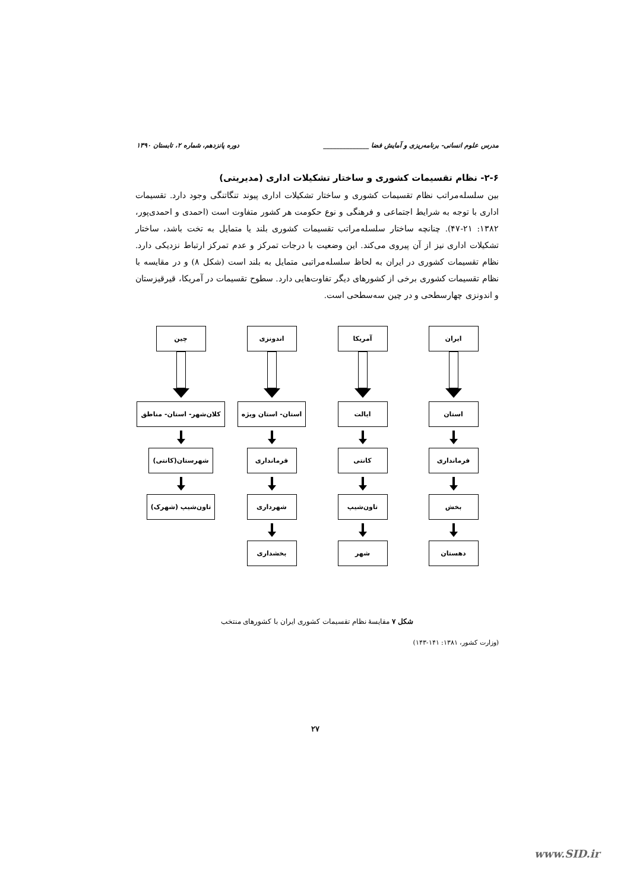مدرس علوم انسانی- برنامه‌ریزی و آمایش فضا ______________ دوره پانزدهم، شماره ۲، تابستان ۱۳۹۰
۲-۶- نظام تقسیمات کشوری و ساختار تشکیلات اداری (مدیریتی)
بین سلسله‌مراتب نظام تقسیمات کشوری و ساختار تشکیلات اداری پیوند تنگاتنگی وجود دارد. تقسیمات اداری با توجه به شرایط اجتماعی و فرهنگی و نوع حکومت هر کشور متفاوت است (احمدی و احمدی‌پور، ۱۳۸۲: ۲۱-۴۷). چنانچه ساختار سلسله‌مراتب تقسیمات کشوری بلند یا متمایل به تخت باشد، ساختار تشکیلات اداری نیز از آن پیروی می‌کند. این وضعیت با درجات تمرکز و عدم تمرکز ارتباط نزدیکی دارد. نظام تقسیمات کشوری در ایران به لحاظ سلسله‌مراتبی متمایل به بلند است (شکل ۸) و در مقایسه با نظام تقسیمات کشوری برخی از کشورهای دیگر تفاوت‌هایی دارد. سطوح تقسیمات در آمریکا، قیرقیزستان و اندونزی چهارسطحی و در چین سه‌سطحی است.
ایران
استان
فرمانداری
بخش
دهستان
آمریکا
ایالت
کانتی
تاون‌شیپ
شهر
اندونزی
استان- استان ویژه
فرمانداری
شهرداری
بخشداری
چین
کلان‌شهر- استان- مناطق
شهرستان(کانتی)
تاون‌شیپ (شهرک)
شکل ۷ مقایسهٔ نظام تقسیمات کشوری ایران با کشورهای منتخب
(وزارت کشور، ۱۳۸۱: ۱۴۱-۱۴۳)
۲۷
www.SID.ir